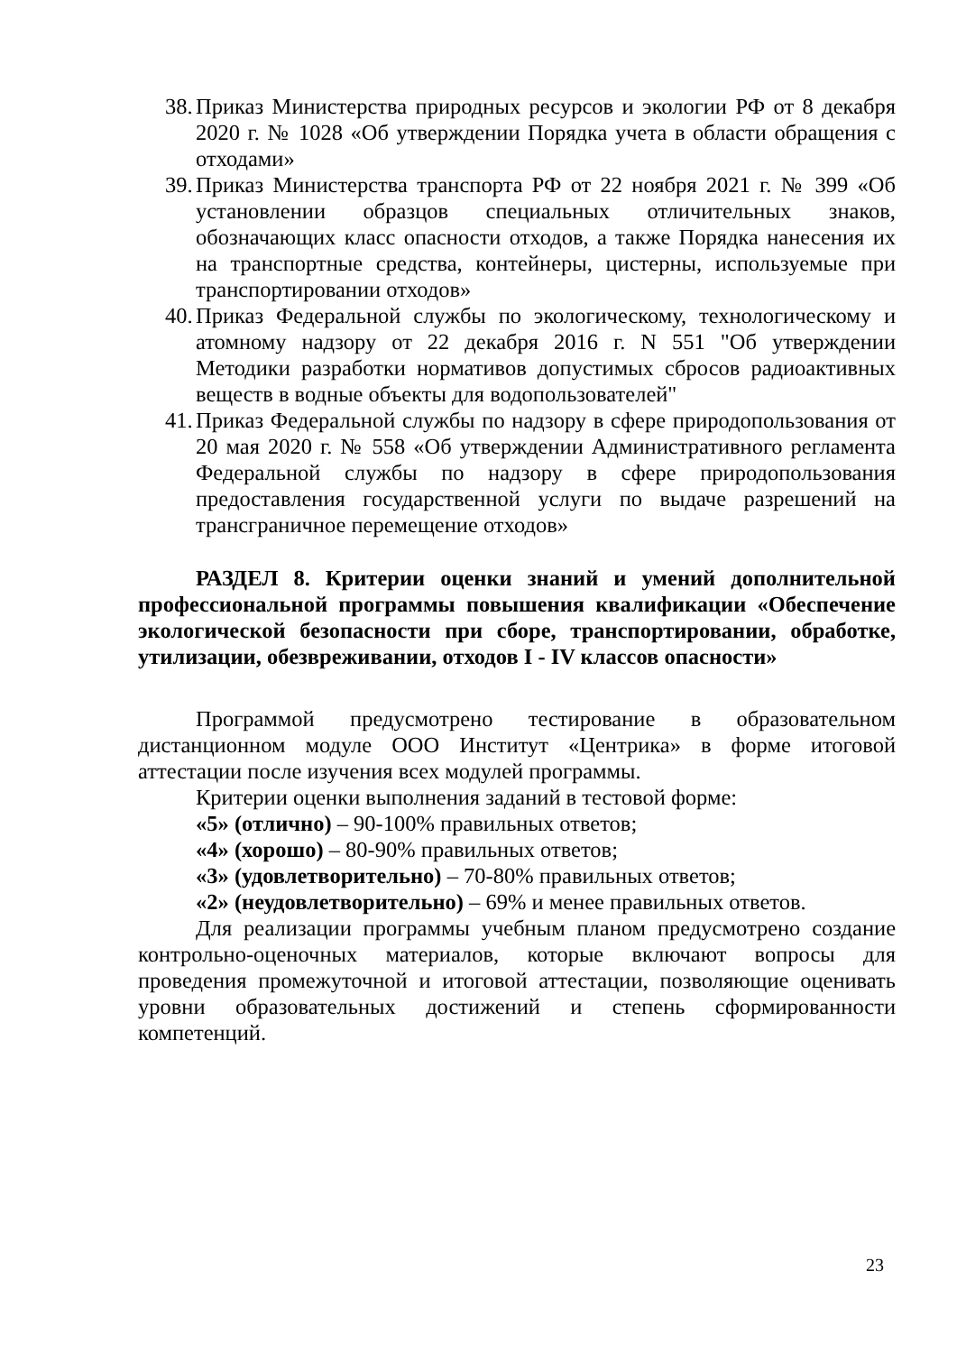38. Приказ Министерства природных ресурсов и экологии РФ от 8 декабря 2020 г. № 1028 «Об утверждении Порядка учета в области обращения с отходами»
39. Приказ Министерства транспорта РФ от 22 ноября 2021 г. № 399 «Об установлении образцов специальных отличительных знаков, обозначающих класс опасности отходов, а также Порядка нанесения их на транспортные средства, контейнеры, цистерны, используемые при транспортировании отходов»
40. Приказ Федеральной службы по экологическому, технологическому и атомному надзору от 22 декабря 2016 г. N 551 "Об утверждении Методики разработки нормативов допустимых сбросов радиоактивных веществ в водные объекты для водопользователей"
41. Приказ Федеральной службы по надзору в сфере природопользования от 20 мая 2020 г. № 558 «Об утверждении Административного регламента Федеральной службы по надзору в сфере природопользования предоставления государственной услуги по выдаче разрешений на трансграничное перемещение отходов»
РАЗДЕЛ 8. Критерии оценки знаний и умений дополнительной профессиональной программы повышения квалификации «Обеспечение экологической безопасности при сборе, транспортировании, обработке, утилизации, обезвреживании, отходов I - IV классов опасности»
Программой предусмотрено тестирование в образовательном дистанционном модуле ООО Институт «Центрика» в форме итоговой аттестации после изучения всех модулей программы.
Критерии оценки выполнения заданий в тестовой форме:
«5» (отлично) – 90-100% правильных ответов;
«4» (хорошо) – 80-90% правильных ответов;
«3» (удовлетворительно) – 70-80% правильных ответов;
«2» (неудовлетворительно) – 69% и менее правильных ответов.
Для реализации программы учебным планом предусмотрено создание контрольно-оценочных материалов, которые включают вопросы для проведения промежуточной и итоговой аттестации, позволяющие оценивать уровни образовательных достижений и степень сформированности компетенций.
23